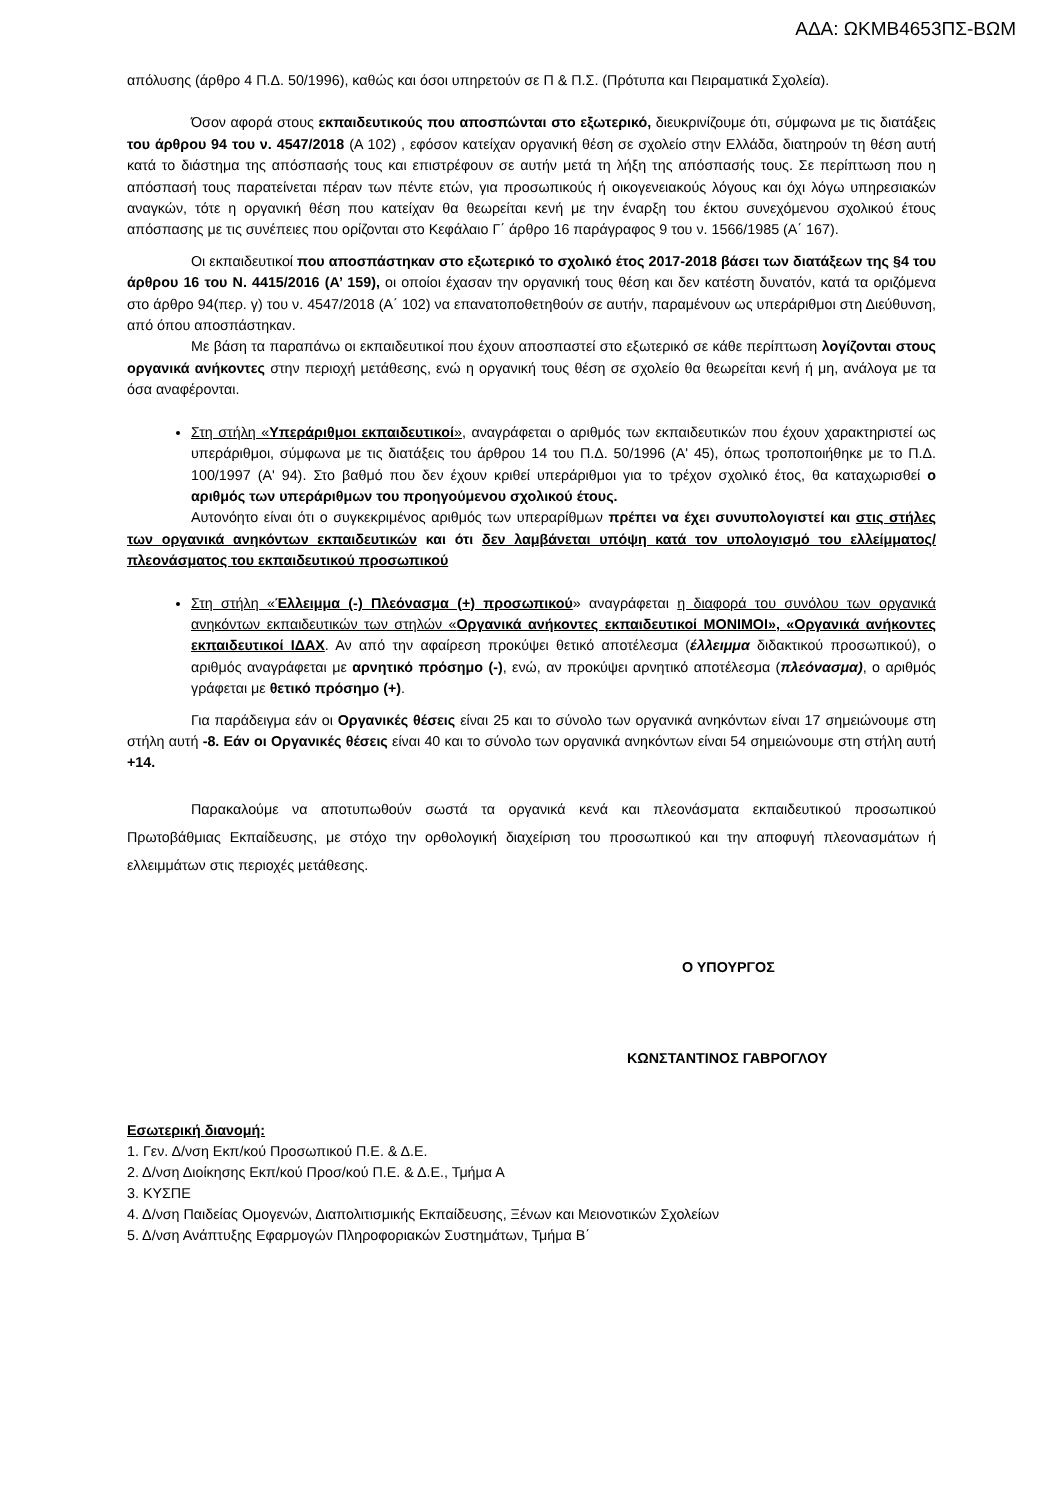ΑΔΑ: ΩΚΜΒ4653ΠΣ-ΒΩΜ
απόλυσης (άρθρο 4 Π.Δ. 50/1996), καθώς και όσοι υπηρετούν σε Π & Π.Σ. (Πρότυπα και Πειραματικά Σχολεία).
Όσον αφορά στους εκπαιδευτικούς που αποσπώνται στο εξωτερικό, διευκρινίζουμε ότι, σύμφωνα με τις διατάξεις του άρθρου 94 του ν. 4547/2018 (Α 102) , εφόσον κατείχαν οργανική θέση σε σχολείο στην Ελλάδα, διατηρούν τη θέση αυτή κατά το διάστημα της απόσπασής τους και επιστρέφουν σε αυτήν μετά τη λήξη της απόσπασής τους. Σε περίπτωση που η απόσπασή τους παρατείνεται πέραν των πέντε ετών, για προσωπικούς ή οικογενειακούς λόγους και όχι λόγω υπηρεσιακών αναγκών, τότε η οργανική θέση που κατείχαν θα θεωρείται κενή με την έναρξη του έκτου συνεχόμενου σχολικού έτους απόσπασης με τις συνέπειες που ορίζονται στο Κεφάλαιο Γ΄ άρθρο 16 παράγραφος 9 του ν. 1566/1985 (Α΄ 167).
Οι εκπαιδευτικοί που αποσπάστηκαν στο εξωτερικό το σχολικό έτος 2017-2018 βάσει των διατάξεων της §4 του άρθρου 16 του Ν. 4415/2016 (Α’ 159), οι οποίοι έχασαν την οργανική τους θέση και δεν κατέστη δυνατόν, κατά τα οριζόμενα στο άρθρο 94(περ. γ) του ν. 4547/2018 (Α΄ 102) να επανατοποθετηθούν σε αυτήν, παραμένουν ως υπεράριθμοι στη Διεύθυνση, από όπου αποσπάστηκαν.
Με βάση τα παραπάνω οι εκπαιδευτικοί που έχουν αποσπαστεί στο εξωτερικό σε κάθε περίπτωση λογίζονται στους οργανικά ανήκοντες στην περιοχή μετάθεσης, ενώ η οργανική τους θέση σε σχολείο θα θεωρείται κενή ή μη, ανάλογα με τα όσα αναφέρονται.
Στη στήλη «Υπεράριθμοι εκπαιδευτικοί», αναγράφεται ο αριθμός των εκπαιδευτικών που έχουν χαρακτηριστεί ως υπεράριθμοι, σύμφωνα με τις διατάξεις του άρθρου 14 του Π.Δ. 50/1996 (Α' 45), όπως τροποποιήθηκε με το Π.Δ. 100/1997 (Α' 94). Στο βαθμό που δεν έχουν κριθεί υπεράριθμοι για το τρέχον σχολικό έτος, θα καταχωρισθεί ο αριθμός των υπεράριθμων του προηγούμενου σχολικού έτους.
Αυτονόητο είναι ότι ο συγκεκριμένος αριθμός των υπεραρίθμων πρέπει να έχει συνυπολογιστεί και στις στήλες των οργανικά ανηκόντων εκπαιδευτικών και ότι δεν λαμβάνεται υπόψη κατά τον υπολογισμό του ελλείμματος/πλεονάσματος του εκπαιδευτικού προσωπικού
Στη στήλη «Έλλειμμα (-) Πλεόνασμα (+) προσωπικού» αναγράφεται η διαφορά του συνόλου των οργανικά ανηκόντων εκπαιδευτικών των στηλών «Οργανικά ανήκοντες εκπαιδευτικοί ΜΟΝΙΜΟΙ», «Οργανικά ανήκοντες εκπαιδευτικοί ΙΔΑΧ. Αν από την αφαίρεση προκύψει θετικό αποτέλεσμα (έλλειμμα διδακτικού προσωπικού), ο αριθμός αναγράφεται με αρνητικό πρόσημο (-), ενώ, αν προκύψει αρνητικό αποτέλεσμα (πλεόνασμα), ο αριθμός γράφεται με θετικό πρόσημο (+).
Για παράδειγμα εάν οι Οργανικές θέσεις είναι 25 και το σύνολο των οργανικά ανηκόντων είναι 17 σημειώνουμε στη στήλη αυτή -8. Εάν οι Οργανικές θέσεις είναι 40 και το σύνολο των οργανικά ανηκόντων είναι 54 σημειώνουμε στη στήλη αυτή +14.
Παρακαλούμε να αποτυπωθούν σωστά τα οργανικά κενά και πλεονάσματα εκπαιδευτικού προσωπικού Πρωτοβάθμιας Εκπαίδευσης, με στόχο την ορθολογική διαχείριση του προσωπικού και την αποφυγή πλεονασμάτων ή ελλειμμάτων στις περιοχές μετάθεσης.
Ο ΥΠΟΥΡΓΟΣ
ΚΩΝΣΤΑΝΤΙΝΟΣ ΓΑΒΡΟΓΛΟΥ
Εσωτερική διανομή:
1. Γεν. Δ/νση Εκπ/κού Προσωπικού Π.Ε. & Δ.Ε.
2. Δ/νση Διοίκησης Εκπ/κού Προσ/κού Π.Ε. & Δ.Ε., Τμήμα Α
3. ΚΥΣΠΕ
4. Δ/νση Παιδείας Ομογενών, Διαπολιτισμικής Εκπαίδευσης, Ξένων και Μειονοτικών Σχολείων
5. Δ/νση Ανάπτυξης Εφαρμογών Πληροφοριακών Συστημάτων, Τμήμα Β΄